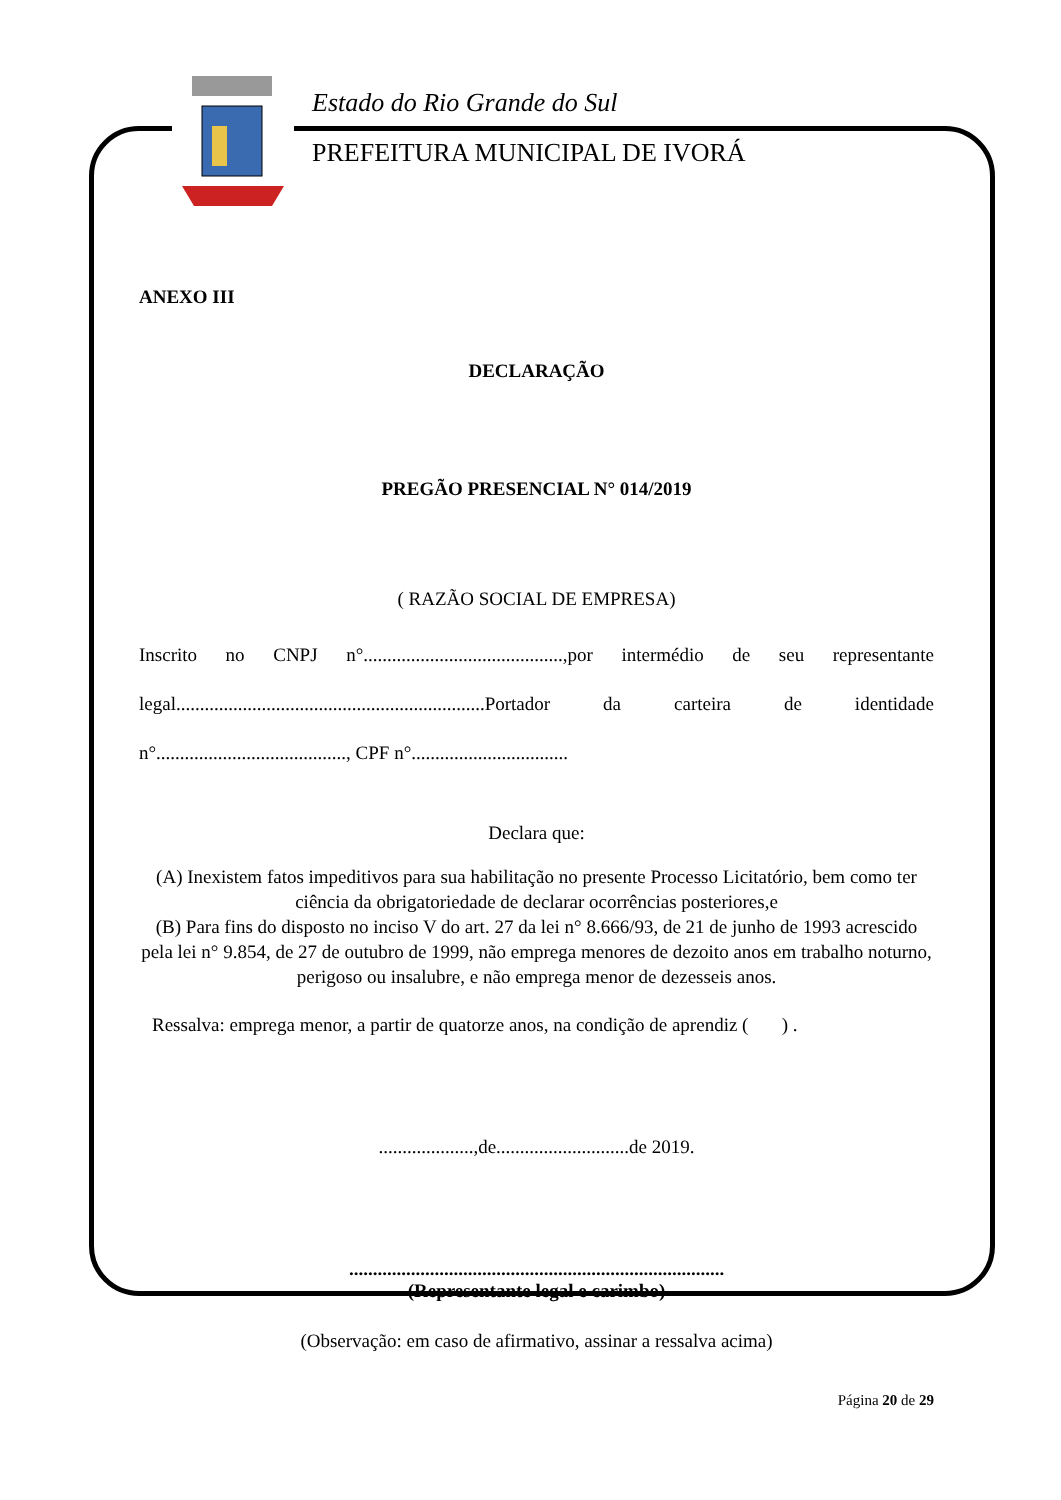Estado do Rio Grande do Sul
PREFEITURA MUNICIPAL DE IVORÁ
ANEXO III
DECLARAÇÃO
PREGÃO PRESENCIAL N° 014/2019
( RAZÃO SOCIAL DE EMPRESA)
Inscrito no CNPJ n°..........................................,por intermédio de seu representante legal.................................................................Portador da carteira de identidade n°........................................, CPF n°.................................
Declara que:
(A) Inexistem fatos impeditivos para sua habilitação no presente Processo Licitatório, bem como ter ciência da obrigatoriedade de declarar ocorrências posteriores,e
(B) Para fins do disposto no inciso V do art. 27 da lei n° 8.666/93, de 21 de junho de 1993 acrescido pela lei n° 9.854, de 27 de outubro de 1999, não emprega menores de dezoito anos em trabalho noturno, perigoso ou insalubre, e não emprega menor de dezesseis anos.
Ressalva: emprega menor, a partir de quatorze anos, na condição de aprendiz ( ) .
....................,de............................de 2019.
...............................................................................
(Representante legal e carimbo)
(Observação: em caso de afirmativo, assinar a ressalva acima)
Página 20 de 29